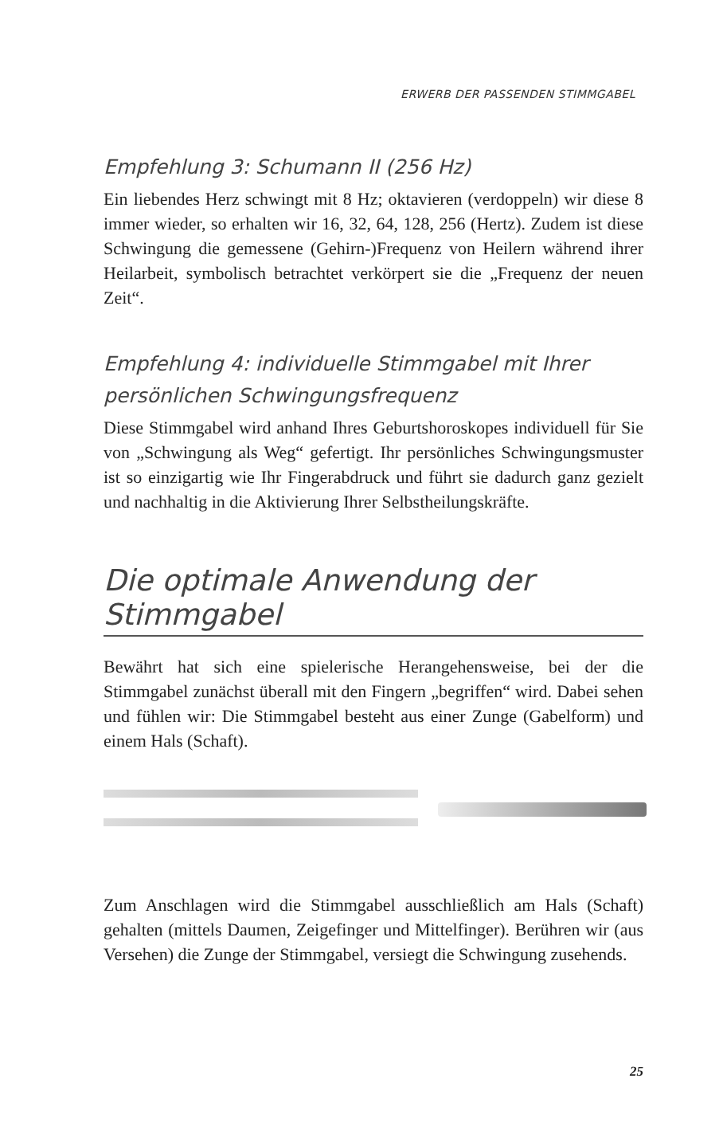ERWERB DER PASSENDEN STIMMGABEL
Empfehlung 3: Schumann II (256 Hz)
Ein liebendes Herz schwingt mit 8 Hz; oktavieren (verdoppeln) wir diese 8 immer wieder, so erhalten wir 16, 32, 64, 128, 256 (Hertz). Zudem ist diese Schwingung die gemessene (Gehirn-)Frequenz von Heilern während ihrer Heilarbeit, symbolisch betrachtet verkörpert sie die „Frequenz der neuen Zeit“.
Empfehlung 4: individuelle Stimmgabel mit Ihrer persönlichen Schwingungsfrequenz
Diese Stimmgabel wird anhand Ihres Geburtshoroskopes individuell für Sie von „Schwingung als Weg“ gefertigt. Ihr persönliches Schwingungsmuster ist so einzigartig wie Ihr Fingerabdruck und führt sie dadurch ganz gezielt und nachhaltig in die Aktivierung Ihrer Selbstheilungskräfte.
Die optimale Anwendung der Stimmgabel
Bewährt hat sich eine spielerische Herangehensweise, bei der die Stimmgabel zunächst überall mit den Fingern „begriffen“ wird. Dabei sehen und fühlen wir: Die Stimmgabel besteht aus einer Zunge (Gabelform) und einem Hals (Schaft).
Zum Anschlagen wird die Stimmgabel ausschließlich am Hals (Schaft) gehalten (mittels Daumen, Zeigefinger und Mittelfinger). Berühren wir (aus Versehen) die Zunge der Stimmgabel, versiegt die Schwingung zusehends.
25